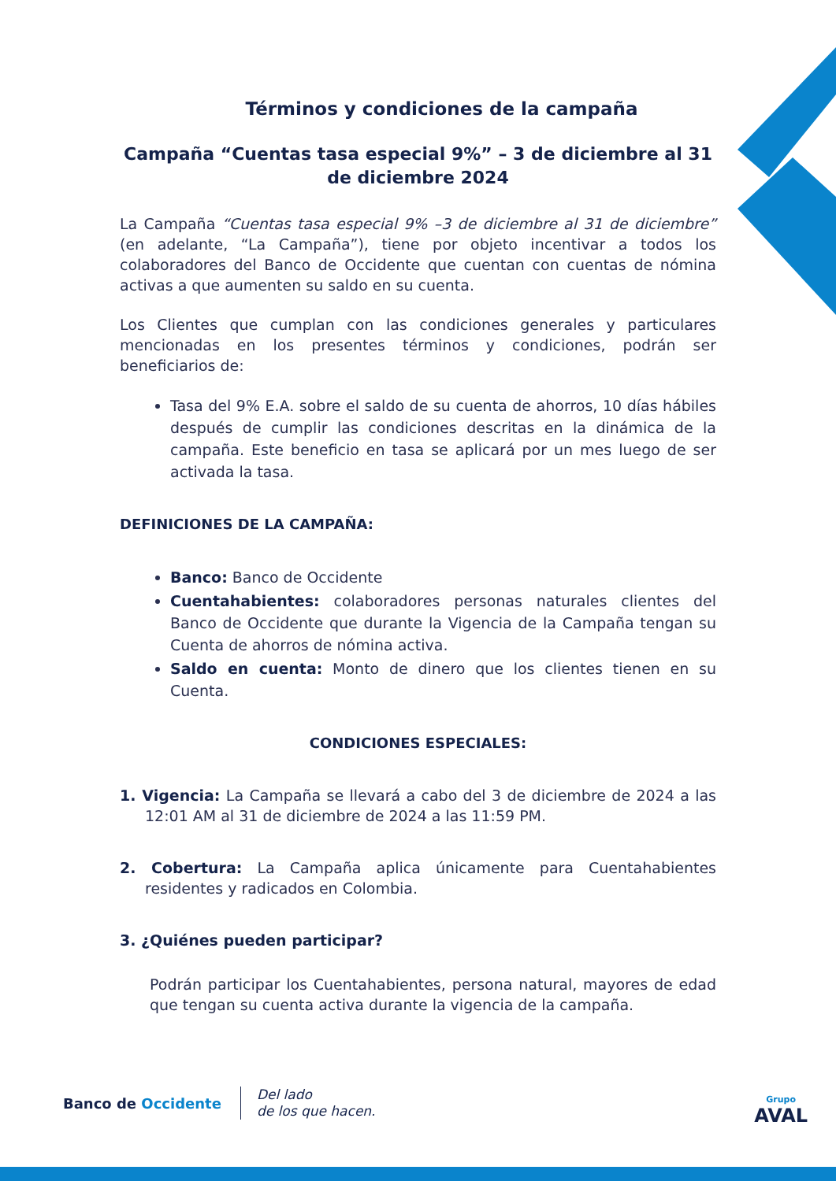Términos y condiciones de la campaña
Campaña “Cuentas tasa especial 9%” – 3 de diciembre al 31 de diciembre 2024
La Campaña “Cuentas tasa especial 9% –3 de diciembre al 31 de diciembre” (en adelante, “La Campaña”), tiene por objeto incentivar a todos los colaboradores del Banco de Occidente que cuentan con cuentas de nómina activas a que aumenten su saldo en su cuenta.
Los Clientes que cumplan con las condiciones generales y particulares mencionadas en los presentes términos y condiciones, podrán ser beneficiarios de:
Tasa del 9% E.A. sobre el saldo de su cuenta de ahorros, 10 días hábiles después de cumplir las condiciones descritas en la dinámica de la campaña. Este beneficio en tasa se aplicará por un mes luego de ser activada la tasa.
DEFINICIONES DE LA CAMPAÑA:
Banco: Banco de Occidente
Cuentahabientes: colaboradores personas naturales clientes del Banco de Occidente que durante la Vigencia de la Campaña tengan su Cuenta de ahorros de nómina activa.
Saldo en cuenta: Monto de dinero que los clientes tienen en su Cuenta.
CONDICIONES ESPECIALES:
1. Vigencia: La Campaña se llevará a cabo del 3 de diciembre de 2024 a las 12:01 AM al 31 de diciembre de 2024 a las 11:59 PM.
2. Cobertura: La Campaña aplica únicamente para Cuentahabientes residentes y radicados en Colombia.
3. ¿Quiénes pueden participar?
Podrán participar los Cuentahabientes, persona natural, mayores de edad que tengan su cuenta activa durante la vigencia de la campaña.
Banco de Occidente
Del lado
de los que hacen.
Grupo
AVAL